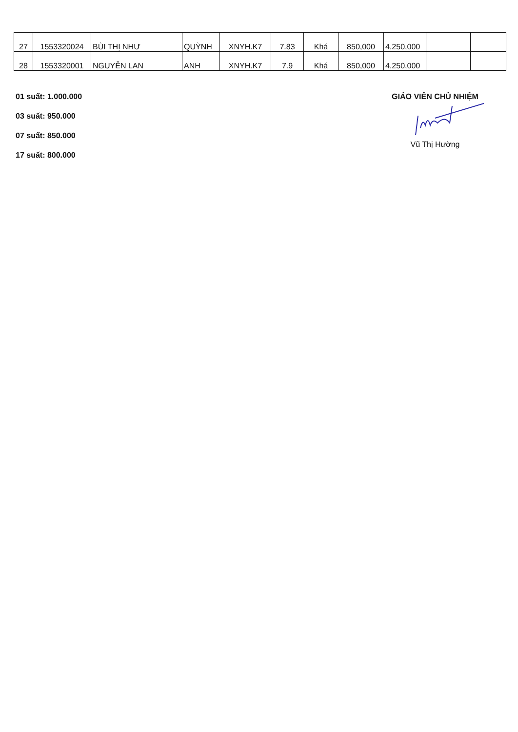| 27 | 1553320024 | BÙI THỊ NHƯ | QUỲNH | XNYH.K7 | 7.83 | Khá | 850,000 | 4,250,000 | | |
| 28 | 1553320001 | NGUYỄN LAN | ANH | XNYH.K7 | 7.9 | Khá | 850,000 | 4,250,000 | | |
01 suất: 1.000.000
03 suất: 950.000
07 suất: 850.000
17 suất: 800.000
GIÁO VIÊN CHỦ NHIỆM
Vũ Thị Hường